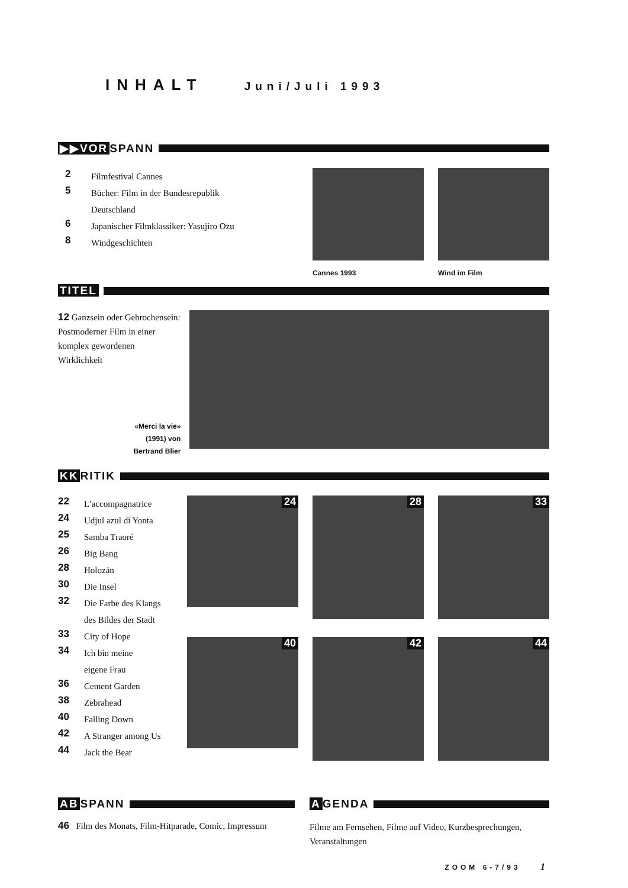INHALT Juni/Juli 1993
▶▶VOR SPANN
2 Filmfestival Cannes
5 Bücher: Film in der Bundesrepublik Deutschland
6 Japanischer Filmklassiker: Yasujiro Ozu
8 Windgeschichten
Cannes 1993 Wind im Film
TITEL
12 Ganzsein oder Gebrochensein: Postmoderner Film in einer komplex gewordenen Wirklichkeit
«Merci la vie»
(1991) von
Bertrand Blier
KK RITIK
22 L’accompagnatrice
24 Udjul azul di Yonta
25 Samba Traoré
26 Big Bang
28 Holozän
30 Die Insel
32 Die Farbe des Klangs
des Bildes der Stadt
33 City of Hope
34 Ich bin meine
eigene Frau
36 Cement Garden
38 Zebrahead
40 Falling Down
42 A Stranger among Us
44 Jack the Bear
24
28
33
40
42
44
AB SPANN
46 Film des Monats, Film-Hitparade, Comic, Impressum
A GENDA
Filme am Fernsehen, Filme auf Video, Kurzbesprechungen, Veranstaltungen
ZOOM 6-7/93 1